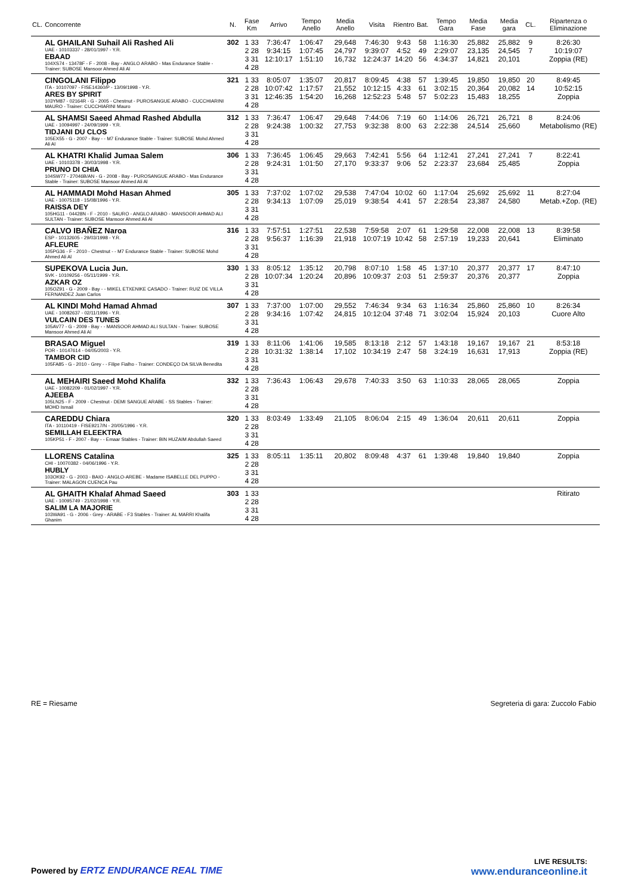| CL. | Concorrente | N. | Fase Km | Arrivo | Tempo Anello | Media Anello | Visita | Rientro | Bat. | Tempo Gara | Media Fase | Media gara | CL. | Ripartenza o Eliminazione |
| --- | --- | --- | --- | --- | --- | --- | --- | --- | --- | --- | --- | --- | --- | --- |
| | AL GHAILANI Suhail Ali Rashed Ali UAE - 10103337 - 28/01/1997 - Y.R. EBAAD 104XS74 - 13478F - F - 2008 - Bay - ANGLO ARABO - Mas Endurance Stable - Trainer: SUBOSE Mansoor Ahmed Ali Al | 302 | 1 33 2 28 3 31 4 28 | 7:36:47 9:34:15 12:10:17 | 1:06:47 1:07:45 1:51:10 | 29,648 24,797 16,732 | 7:46:30 9:39:07 12:24:37 | 9:43 4:52 14:20 | 58 49 56 | 1:16:30 2:29:07 4:34:37 | 25,882 23,135 14,821 | 25,882 24,545 20,101 | 9 7 | 8:26:30 10:19:07 Zoppia (RE) |
| | CINGOLANI Filippo ITA - 10107097 - FISE14360/P - 13/09/1998 - Y.R. ARES BY SPIRIT 103YM87 - 02164R - G - 2005 - Chestnut - PUROSANGUE ARABO - CUCCHIARINI MAURO - Trainer: CUCCHIARINI Mauro | 321 | 1 33 2 28 3 31 4 28 | 8:05:07 10:07:42 12:46:35 | 1:35:07 1:17:57 1:54:20 | 20,817 21,552 16,268 | 8:09:45 10:12:15 12:52:23 | 4:38 4:33 5:48 | 57 61 57 | 1:39:45 3:02:15 5:02:23 | 19,850 20,364 15,483 | 19,850 20,082 18,255 | 20 14 | 8:49:45 10:52:15 Zoppia |
| | AL SHAMSI Saeed Ahmad Rashed Abdulla UAE - 10094997 - 24/09/1999 - Y.R. TIDJANI DU CLOS 105EX55 - G - 2007 - Bay - - M7 Endurance Stable - Trainer: SUBOSE Mohd Ahmed Ali Al | 312 | 1 33 2 28 3 31 4 28 | 7:36:47 9:24:38 | 1:06:47 1:00:32 | 29,648 27,753 | 7:44:06 9:32:38 | 7:19 8:00 | 60 63 | 1:14:06 2:22:38 | 26,721 24,514 | 26,721 25,660 | 8 | 8:24:06 Metabolismo (RE) |
| | AL KHATRI Khalid Jumaa Salem UAE - 10103378 - 30/03/1998 - Y.R. PRUNO DI CHIA 104SW77 - 27046B/AN - G - 2008 - Bay - PUROSANGUE ARABO - Mas Endurance Stable - Trainer: SUBOSE Mansoor Ahmed Ali Al | 306 | 1 33 2 28 3 31 4 28 | 7:36:45 9:24:31 | 1:06:45 1:01:50 | 29,663 27,170 | 7:42:41 9:33:37 | 5:56 9:06 | 64 52 | 1:12:41 2:23:37 | 27,241 23,684 | 27,241 25,485 | 7 | 8:22:41 Zoppia |
| | AL HAMMADI Mohd Hasan Ahmed UAE - 10075118 - 15/08/1996 - Y.R. RAISSA DEY 105HG11 - 04428N - F - 2010 - SAURO - ANGLO ARABO - MANSOOR AHMAD ALI SULTAN - Trainer: SUBOSE Mansoor Ahmed Ali Al | 305 | 1 33 2 28 3 31 4 28 | 7:37:02 9:34:13 | 1:07:02 1:07:09 | 29,538 25,019 | 7:47:04 9:38:54 | 10:02 4:41 | 60 57 | 1:17:04 2:28:54 | 25,692 23,387 | 25,692 24,580 | 11 | 8:27:04 Metab.+Zop. (RE) |
| | CALVO IBAÑEZ Naroa ESP - 10132605 - 29/03/1998 - Y.R. AFLEURE 105PG36 - F - 2010 - Chestnut - - M7 Endurance Stable - Trainer: SUBOSE Mohd Ahmed Ali Al | 316 | 1 33 2 28 3 31 4 28 | 7:57:51 9:56:37 | 1:27:51 1:16:39 | 22,538 21,918 | 7:59:58 10:07:19 | 2:07 10:42 | 61 58 | 1:29:58 2:57:19 | 22,008 19,233 | 22,008 20,641 | 13 | 8:39:58 Eliminato |
| | SUPEKOVA Lucia Jun. SVK - 10109256 - 05/11/1999 - Y.R. AZKAR OZ 105OZ91 - G - 2009 - Bay - - MIKEL ETXENIKE CASADO - Trainer: RUIZ DE VILLA FERNANDEZ Juan Carlos | 330 | 1 33 2 28 3 31 4 28 | 8:05:12 10:07:34 | 1:35:12 1:20:24 | 20,798 20,896 | 8:07:10 10:09:37 | 1:58 2:03 | 45 51 | 1:37:10 2:59:37 | 20,377 20,376 | 20,377 20,377 | 17 | 8:47:10 Zoppia |
| | AL KINDI Mohd Hamad Ahmad UAE - 10082637 - 02/11/1996 - Y.R. VULCAIN DES TUNES 105AV77 - G - 2009 - Bay - - MANSOOR AHMAD ALI SULTAN - Trainer: SUBOSE Mansoor Ahmed Ali Al | 307 | 1 33 2 28 3 31 4 28 | 7:37:00 9:34:16 | 1:07:00 1:07:42 | 29,552 24,815 | 7:46:34 10:12:04 | 9:34 37:48 | 63 71 | 1:16:34 3:02:04 | 25,860 15,924 | 25,860 20,103 | 10 | 8:26:34 Cuore Alto |
| | BRASAO Miguel POR - 10147614 - 04/05/2003 - Y.R. TAMBOR CID 105FA85 - G - 2010 - Grey - - Filipe Fialho - Trainer: CONDEÇO DA SILVA Benedita | 319 | 1 33 2 28 3 31 4 28 | 8:11:06 10:31:32 | 1:41:06 1:38:14 | 19,585 17,102 | 8:13:18 10:34:19 | 2:12 2:47 | 57 58 | 1:43:18 3:24:19 | 19,167 16,631 | 19,167 17,913 | 21 | 8:53:18 Zoppia (RE) |
| | AL MEHAIRI Saeed Mohd Khalifa UAE - 10082209 - 01/02/1997 - Y.R. AJEEBA 105LN25 - F - 2009 - Chestnut - DEMI SANGUE ARABE - SS Stables - Trainer: MOHD Ismail | 332 | 1 33 2 28 3 31 4 28 | 7:36:43 | 1:06:43 | 29,678 | 7:40:33 | 3:50 | 63 | 1:10:33 | 28,065 | 28,065 | | Zoppia |
| | CAREDDU Chiara ITA - 10110419 - FISE9217/N - 20/05/1996 - Y.R. SEMILLAH ELEEKTRA 105KP51 - F - 2007 - Bay - - Emaar Stables - Trainer: BIN HUZAIM Abdullah Saeed | 320 | 1 33 2 28 3 31 4 28 | 8:03:49 | 1:33:49 | 21,105 | 8:06:04 | 2:15 | 49 | 1:36:04 | 20,611 | 20,611 | | Zoppia |
| | LLORENS Catalina CHI - 10070382 - 04/06/1996 - Y.R. HUBLY 103OK92 - G - 2003 - BAIO - ANGLO-AREBE - Madame ISABELLE DEL PUPPO - Trainer: MALAGON CUENCA Pau | 325 | 1 33 2 28 3 31 4 28 | 8:05:11 | 1:35:11 | 20,802 | 8:09:48 | 4:37 | 61 | 1:39:48 | 19,840 | 19,840 | | Zoppia |
| | AL GHAITH Khalaf Ahmad Saeed UAE - 10095749 - 21/02/1998 - Y.R. SALIM LA MAJORIE 103WA91 - G - 2006 - Grey - ARABE - F3 Stables - Trainer: AL MARRI Khalifa Ghanim | 303 | 1 33 2 28 3 31 4 28 | | | | | | | | | | | Ritirato |
RE = Riesame Segreteria di gara: Zuccolo Fabio
Powered by ERTZ ENDURANCE REAL TIME
LIVE RESULTS:
www.enduranceonline.it